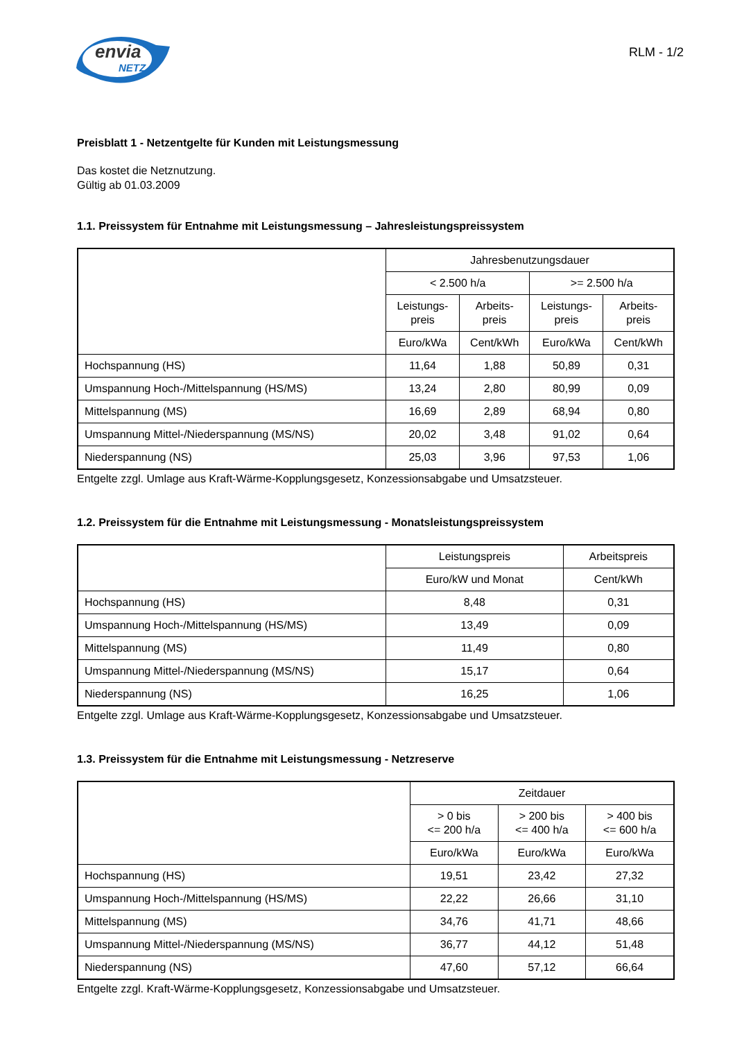envia
NETZ
RLM - 1/2
Preisblatt 1 - Netzentgelte für Kunden mit Leistungsmessung
Das kostet die Netznutzung.
Gültig ab 01.03.2009
1.1. Preissystem für Entnahme mit Leistungsmessung – Jahresleistungspreissystem
| | Jahresbenutzungsdauer | | | |
| --- | --- | --- | --- | --- |
| | < 2.500 h/a | | >= 2.500 h/a | |
| | Leistungs- preis | Arbeits- preis | Leistungs- preis | Arbeits- preis |
| | Euro/kWa | Cent/kWh | Euro/kWa | Cent/kWh |
| Hochspannung (HS) | 11,64 | 1,88 | 50,89 | 0,31 |
| Umspannung Hoch-/Mittelspannung (HS/MS) | 13,24 | 2,80 | 80,99 | 0,09 |
| Mittelspannung (MS) | 16,69 | 2,89 | 68,94 | 0,80 |
| Umspannung Mittel-/Niederspannung (MS/NS) | 20,02 | 3,48 | 91,02 | 0,64 |
| Niederspannung (NS) | 25,03 | 3,96 | 97,53 | 1,06 |
Entgelte zzgl. Umlage aus Kraft-Wärme-Kopplungsgesetz, Konzessionsabgabe und Umsatzsteuer.
1.2. Preissystem für die Entnahme mit Leistungsmessung - Monatsleistungspreissystem
| | Leistungspreis | Arbeitspreis |
| --- | --- | --- |
| | Euro/kW und Monat | Cent/kWh |
| Hochspannung (HS) | 8,48 | 0,31 |
| Umspannung Hoch-/Mittelspannung (HS/MS) | 13,49 | 0,09 |
| Mittelspannung (MS) | 11,49 | 0,80 |
| Umspannung Mittel-/Niederspannung (MS/NS) | 15,17 | 0,64 |
| Niederspannung (NS) | 16,25 | 1,06 |
Entgelte zzgl. Umlage aus Kraft-Wärme-Kopplungsgesetz, Konzessionsabgabe und Umsatzsteuer.
1.3. Preissystem für die Entnahme mit Leistungsmessung - Netzreserve
| | Zeitdauer | | |
| --- | --- | --- | --- |
| | > 0 bis <= 200 h/a | > 200 bis <= 400 h/a | > 400 bis <= 600 h/a |
| | Euro/kWa | Euro/kWa | Euro/kWa |
| Hochspannung (HS) | 19,51 | 23,42 | 27,32 |
| Umspannung Hoch-/Mittelspannung (HS/MS) | 22,22 | 26,66 | 31,10 |
| Mittelspannung (MS) | 34,76 | 41,71 | 48,66 |
| Umspannung Mittel-/Niederspannung (MS/NS) | 36,77 | 44,12 | 51,48 |
| Niederspannung (NS) | 47,60 | 57,12 | 66,64 |
Entgelte zzgl. Kraft-Wärme-Kopplungsgesetz, Konzessionsabgabe und Umsatzsteuer.